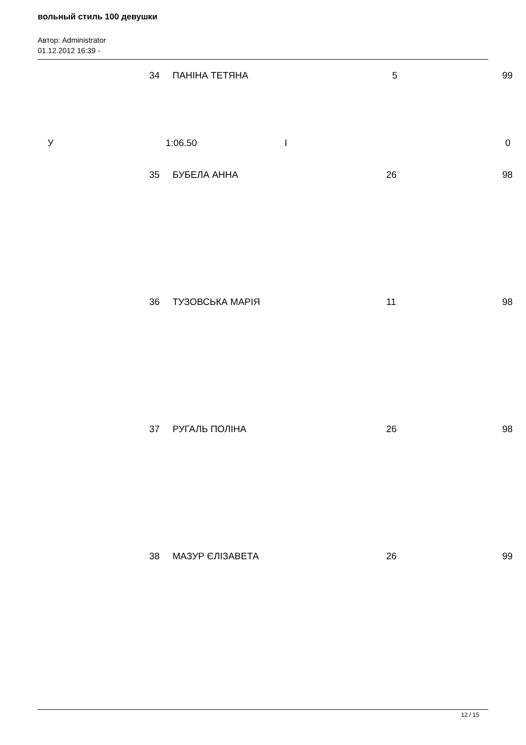вольный стиль 100 девушки
Автор: Administrator
01.12.2012 16:39 -
| 34 | ПАНІНА ТЕТЯНА | 5 | 99 |
| У | 1:06.50 | I | 0 |
| 35 | БУБЕЛА АННА | 26 | 98 |
| 36 | ТУЗОВСЬКА МАРІЯ | 11 | 98 |
| 37 | РУГАЛЬ ПОЛІНА | 26 | 98 |
| 38 | МАЗУР ЄЛІЗАВЕТА | 26 | 99 |
12 / 15